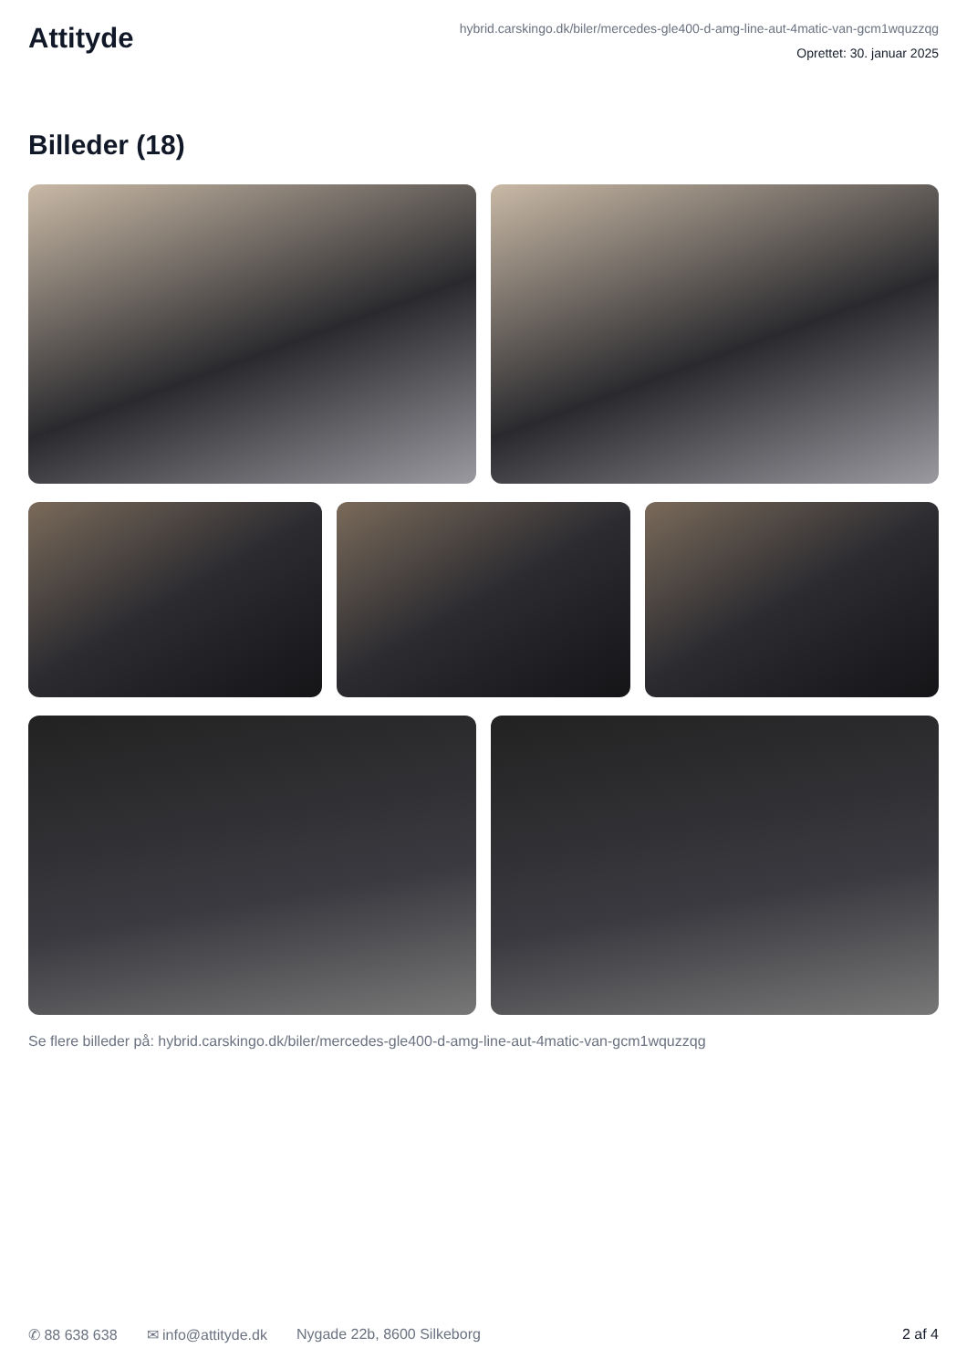Attityde
hybrid.carskingo.dk/biler/mercedes-gle400-d-amg-line-aut-4matic-van-gcm1wquzzqg
Oprettet: 30. januar 2025
Billeder (18)
Se flere billeder på: hybrid.carskingo.dk/biler/mercedes-gle400-d-amg-line-aut-4matic-van-gcm1wquzzqg
✆ 88 638 638 ✉ info@attityde.dk Nygade 22b, 8600 Silkeborg 2 af 4